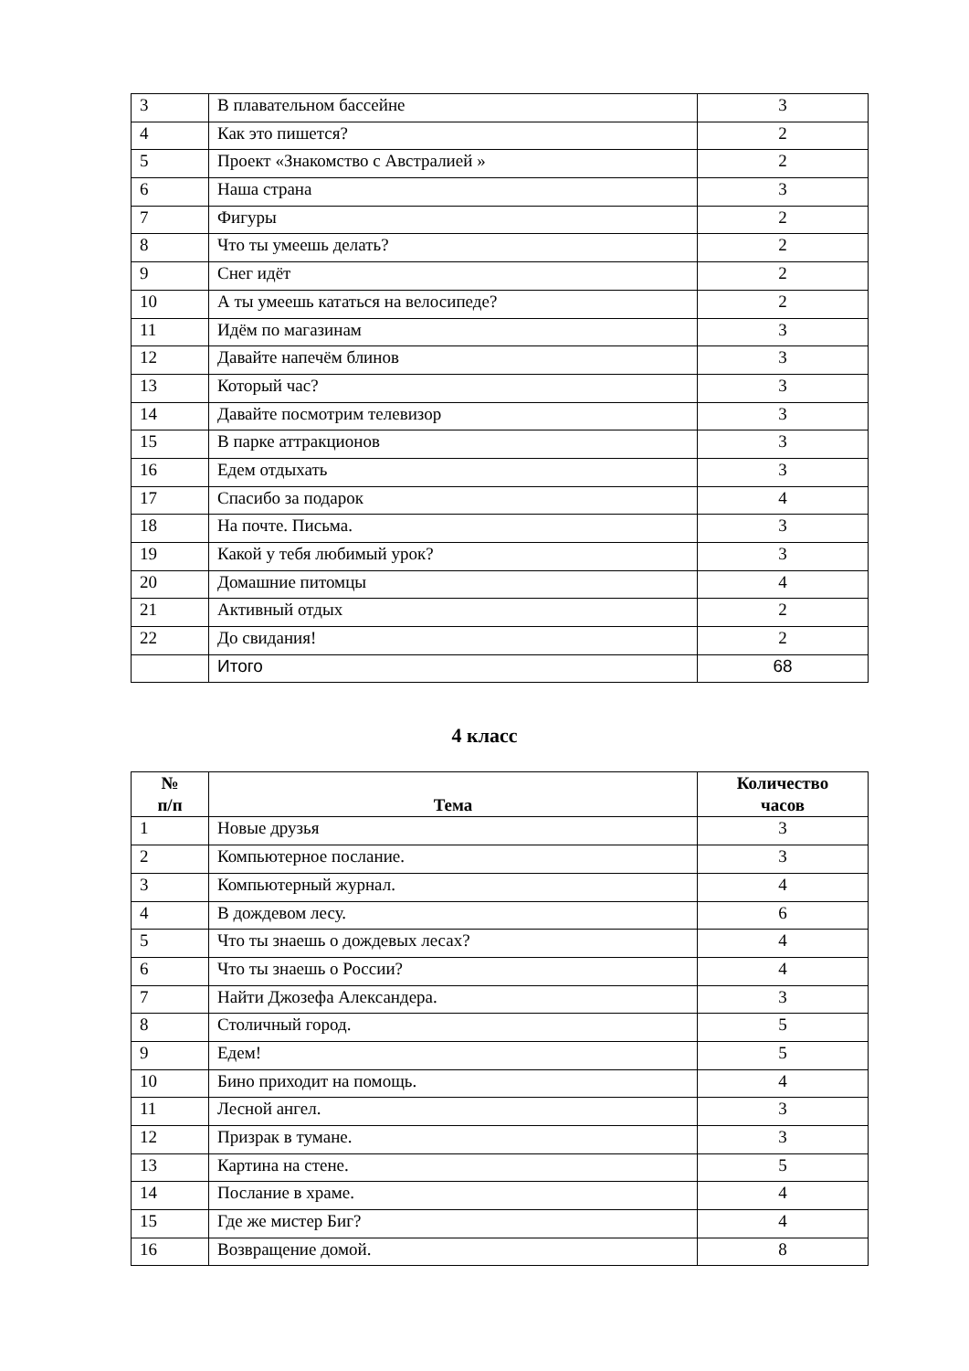| 3 | В плавательном бассейне | 3 |
| 4 | Как это пишется? | 2 |
| 5 | Проект «Знакомство с Австралией » | 2 |
| 6 | Наша страна | 3 |
| 7 | Фигуры | 2 |
| 8 | Что ты умеешь делать? | 2 |
| 9 | Снег идёт | 2 |
| 10 | А ты умеешь кататься на велосипеде? | 2 |
| 11 | Идём по магазинам | 3 |
| 12 | Давайте напечём блинов | 3 |
| 13 | Который час? | 3 |
| 14 | Давайте посмотрим телевизор | 3 |
| 15 | В парке аттракционов | 3 |
| 16 | Едем отдыхать | 3 |
| 17 | Спасибо за подарок | 4 |
| 18 | На почте. Письма. | 3 |
| 19 | Какой у тебя любимый урок? | 3 |
| 20 | Домашние питомцы | 4 |
| 21 | Активный отдых | 2 |
| 22 | До свидания! | 2 |
| | Итого | 68 |
4 класс
| № п/п | Тема | Количество часов |
| --- | --- | --- |
| 1 | Новые друзья | 3 |
| 2 | Компьютерное послание. | 3 |
| 3 | Компьютерный журнал. | 4 |
| 4 | В дождевом лесу. | 6 |
| 5 | Что ты знаешь о дождевых лесах? | 4 |
| 6 | Что ты знаешь о России? | 4 |
| 7 | Найти Джозефа Александера. | 3 |
| 8 | Столичный город. | 5 |
| 9 | Едем! | 5 |
| 10 | Бино приходит на помощь. | 4 |
| 11 | Лесной ангел. | 3 |
| 12 | Призрак в тумане. | 3 |
| 13 | Картина на стене. | 5 |
| 14 | Послание в храме. | 4 |
| 15 | Где же мистер Биг? | 4 |
| 16 | Возвращение домой. | 8 |